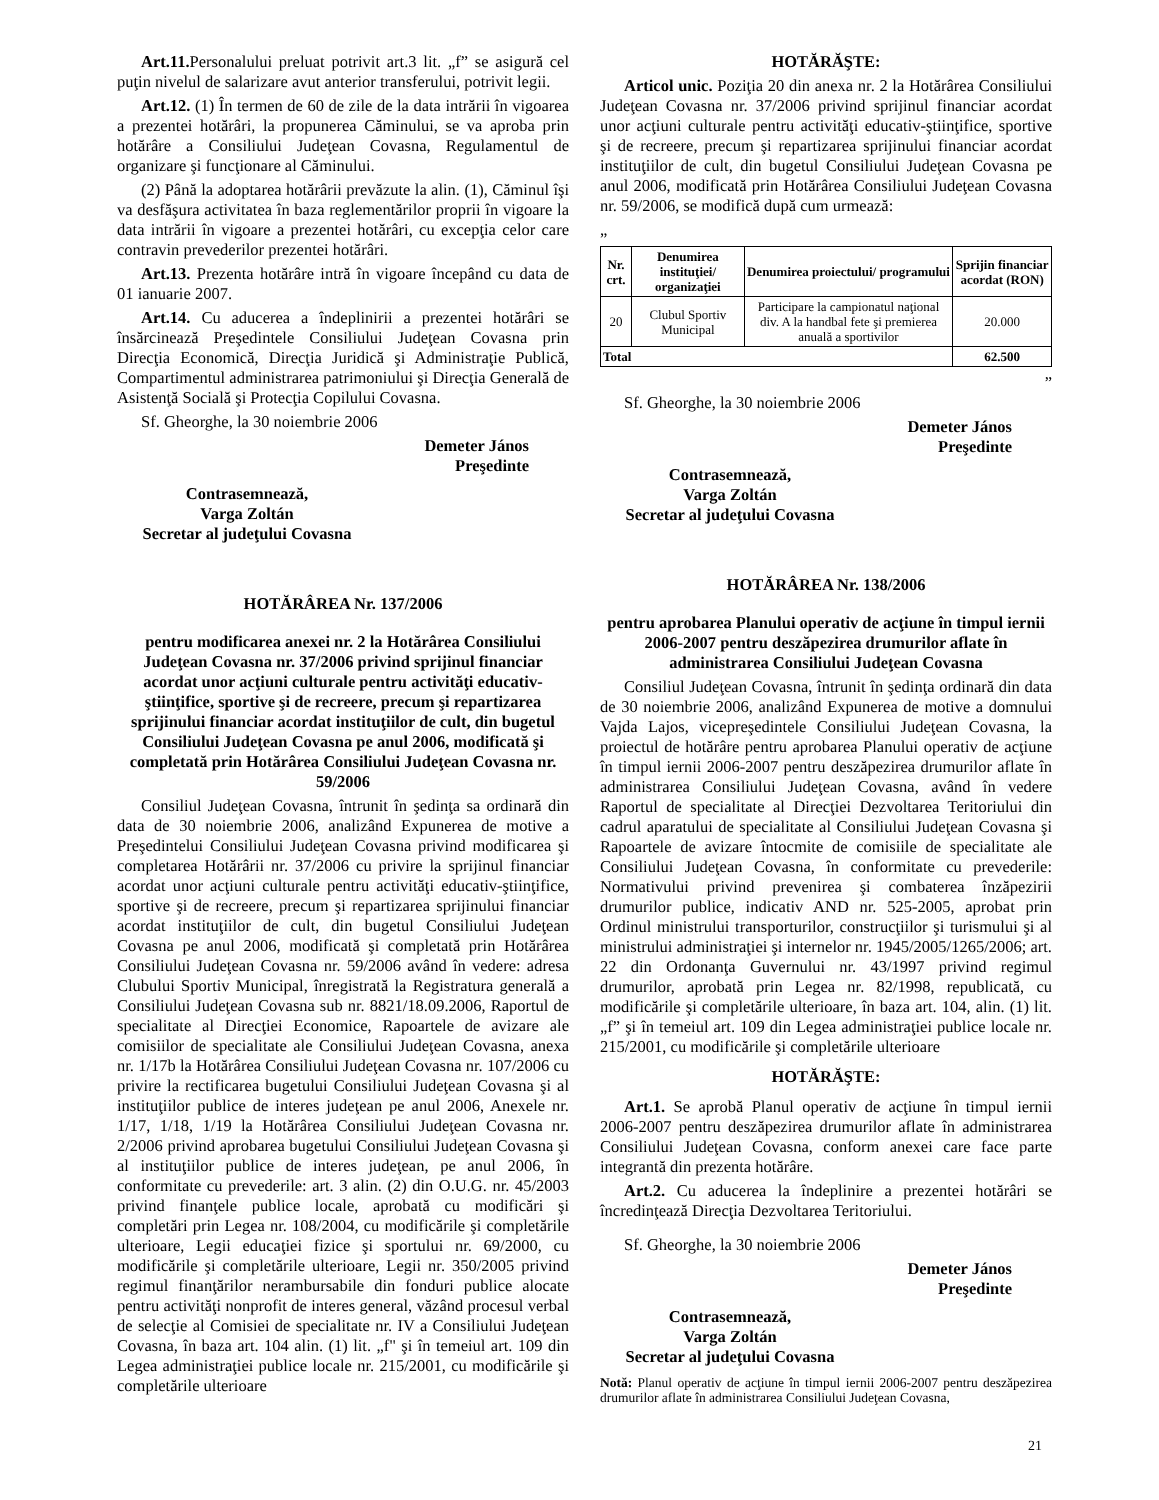Art.11. Personalului preluat potrivit art.3 lit. „f” se asigură cel puţin nivelul de salarizare avut anterior transferului, potrivit legii.
Art.12. (1) În termen de 60 de zile de la data intrării în vigoarea a prezentei hotărâri, la propunerea Căminului, se va aproba prin hotărâre a Consiliului Judeţean Covasna, Regulamentul de organizare şi funcţionare al Căminului.
(2) Până la adoptarea hotărârii prevăzute la alin. (1), Căminul îşi va desfăşura activitatea în baza reglementărilor proprii în vigoare la data intrării în vigoare a prezentei hotărâri, cu excepţia celor care contravin prevederilor prezentei hotărâri.
Art.13. Prezenta hotărâre intră în vigoare începând cu data de 01 ianuarie 2007.
Art.14. Cu aducerea a îndeplinirii a prezentei hotărâri se însărcinează Preşedintele Consiliului Judeţean Covasna prin Direcţia Economică, Direcţia Juridică şi Administraţie Publică, Compartimentul administrarea patrimoniului şi Direcţia Generală de Asistenţă Socială şi Protecţia Copilului Covasna.
Sf. Gheorghe, la 30 noiembrie 2006
Demeter János
Preşedinte
Contrasemnează,
Varga Zoltán
Secretar al judeţului Covasna
HOTĂRÂREA Nr. 137/2006
pentru modificarea anexei nr. 2 la Hotărârea Consiliului Judeţean Covasna nr. 37/2006 privind sprijinul financiar acordat unor acţiuni culturale pentru activităţi educativ-ştiinţifice, sportive şi de recreere, precum şi repartizarea sprijinului financiar acordat instituţiilor de cult, din bugetul Consiliului Judeţean Covasna pe anul 2006, modificată şi completată prin Hotărârea Consiliului Judeţean Covasna nr. 59/2006
Consiliul Judeţean Covasna, întrunit în şedinţa sa ordinară din data de 30 noiembrie 2006, analizând Expunerea de motive a Preşedintelui Consiliului Judeţean Covasna privind modificarea şi completarea Hotărârii nr. 37/2006 cu privire la sprijinul financiar acordat unor acţiuni culturale pentru activităţi educativ-ştiinţifice, sportive şi de recreere, precum şi repartizarea sprijinului financiar acordat instituţiilor de cult, din bugetul Consiliului Judeţean Covasna pe anul 2006, modificată şi completată prin Hotărârea Consiliului Judeţean Covasna nr. 59/2006 având în vedere: adresa Clubului Sportiv Municipal, înregistrată la Registratura generală a Consiliului Judeţean Covasna sub nr. 8821/18.09.2006, Raportul de specialitate al Direcţiei Economice, Rapoartele de avizare ale comisiilor de specialitate ale Consiliului Judeţean Covasna, anexa nr. 1/17b la Hotărârea Consiliului Judeţean Covasna nr. 107/2006 cu privire la rectificarea bugetului Consiliului Judeţean Covasna şi al instituţiilor publice de interes judeţean pe anul 2006, Anexele nr. 1/17, 1/18, 1/19 la Hotărârea Consiliului Judeţean Covasna nr. 2/2006 privind aprobarea bugetului Consiliului Judeţean Covasna şi al instituţiilor publice de interes judeţean, pe anul 2006, în conformitate cu prevederile: art. 3 alin. (2) din O.U.G. nr. 45/2003 privind finanţele publice locale, aprobată cu modificări şi completări prin Legea nr. 108/2004, cu modificările şi completările ulterioare, Legii educaţiei fizice şi sportului nr. 69/2000, cu modificările şi completările ulterioare, Legii nr. 350/2005 privind regimul finanţărilor nerambursabile din fonduri publice alocate pentru activităţi nonprofit de interes general, văzând procesul verbal de selecţie al Comisiei de specialitate nr. IV a Consiliului Judeţean Covasna, în baza art. 104 alin. (1) lit. „f" şi în temeiul art. 109 din Legea administraţiei publice locale nr. 215/2001, cu modificările şi completările ulterioare
HOTĂRĂŞTE:
Articol unic. Poziţia 20 din anexa nr. 2 la Hotărârea Consiliului Judeţean Covasna nr. 37/2006 privind sprijinul financiar acordat unor acţiuni culturale pentru activităţi educativ-ştiinţifice, sportive şi de recreere, precum şi repartizarea sprijinului financiar acordat instituţiilor de cult, din bugetul Consiliului Judeţean Covasna pe anul 2006, modificată prin Hotărârea Consiliului Judeţean Covasna nr. 59/2006, se modifică după cum urmează:
„
| Nr. crt. | Denumirea instituţiei/ organizaţiei | Denumirea proiectului/ programului | Sprijin financiar acordat (RON) |
| --- | --- | --- | --- |
| 20 | Clubul Sportiv Municipal | Participare la campionatul naţional div. A la handbal fete şi premierea anuală a sportivilor | 20.000 |
| Total | | | 62.500 |
”
Sf. Gheorghe, la 30 noiembrie 2006
Demeter János
Preşedinte
Contrasemnează,
Varga Zoltán
Secretar al judeţului Covasna
HOTĂRÂREA Nr. 138/2006
pentru aprobarea Planului operativ de acţiune în timpul iernii 2006-2007 pentru deszăpezirea drumurilor aflate în administrarea Consiliului Judeţean Covasna
Consiliul Judeţean Covasna, întrunit în şedinţa ordinară din data de 30 noiembrie 2006, analizând Expunerea de motive a domnului Vajda Lajos, vicepreşedintele Consiliului Judeţean Covasna, la proiectul de hotărâre pentru aprobarea Planului operativ de acţiune în timpul iernii 2006-2007 pentru deszăpezirea drumurilor aflate în administrarea Consiliului Judeţean Covasna, având în vedere Raportul de specialitate al Direcţiei Dezvoltarea Teritoriului din cadrul aparatului de specialitate al Consiliului Judeţean Covasna şi Rapoartele de avizare întocmite de comisiile de specialitate ale Consiliului Judeţean Covasna, în conformitate cu prevederile: Normativului privind prevenirea şi combaterea înzăpezirii drumurilor publice, indicativ AND nr. 525-2005, aprobat prin Ordinul ministrului transporturilor, construcţiilor şi turismului şi al ministrului administraţiei şi internelor nr. 1945/2005/1265/2006; art. 22 din Ordonanţa Guvernului nr. 43/1997 privind regimul drumurilor, aprobată prin Legea nr. 82/1998, republicată, cu modificările şi completările ulterioare, în baza art. 104, alin. (1) lit. „f” şi în temeiul art. 109 din Legea administraţiei publice locale nr. 215/2001, cu modificările şi completările ulterioare
HOTĂRĂŞTE:
Art.1. Se aprobă Planul operativ de acţiune în timpul iernii 2006-2007 pentru deszăpezirea drumurilor aflate în administrarea Consiliului Judeţean Covasna, conform anexei care face parte integrantă din prezenta hotărâre.
Art.2. Cu aducerea la îndeplinire a prezentei hotărâri se încredinţează Direcţia Dezvoltarea Teritoriului.
Sf. Gheorghe, la 30 noiembrie 2006
Demeter János
Preşedinte
Contrasemnează,
Varga Zoltán
Secretar al judeţului Covasna
Notă: Planul operativ de acţiune în timpul iernii 2006-2007 pentru deszăpezirea drumurilor aflate în administrarea Consiliului Judeţean Covasna,
21